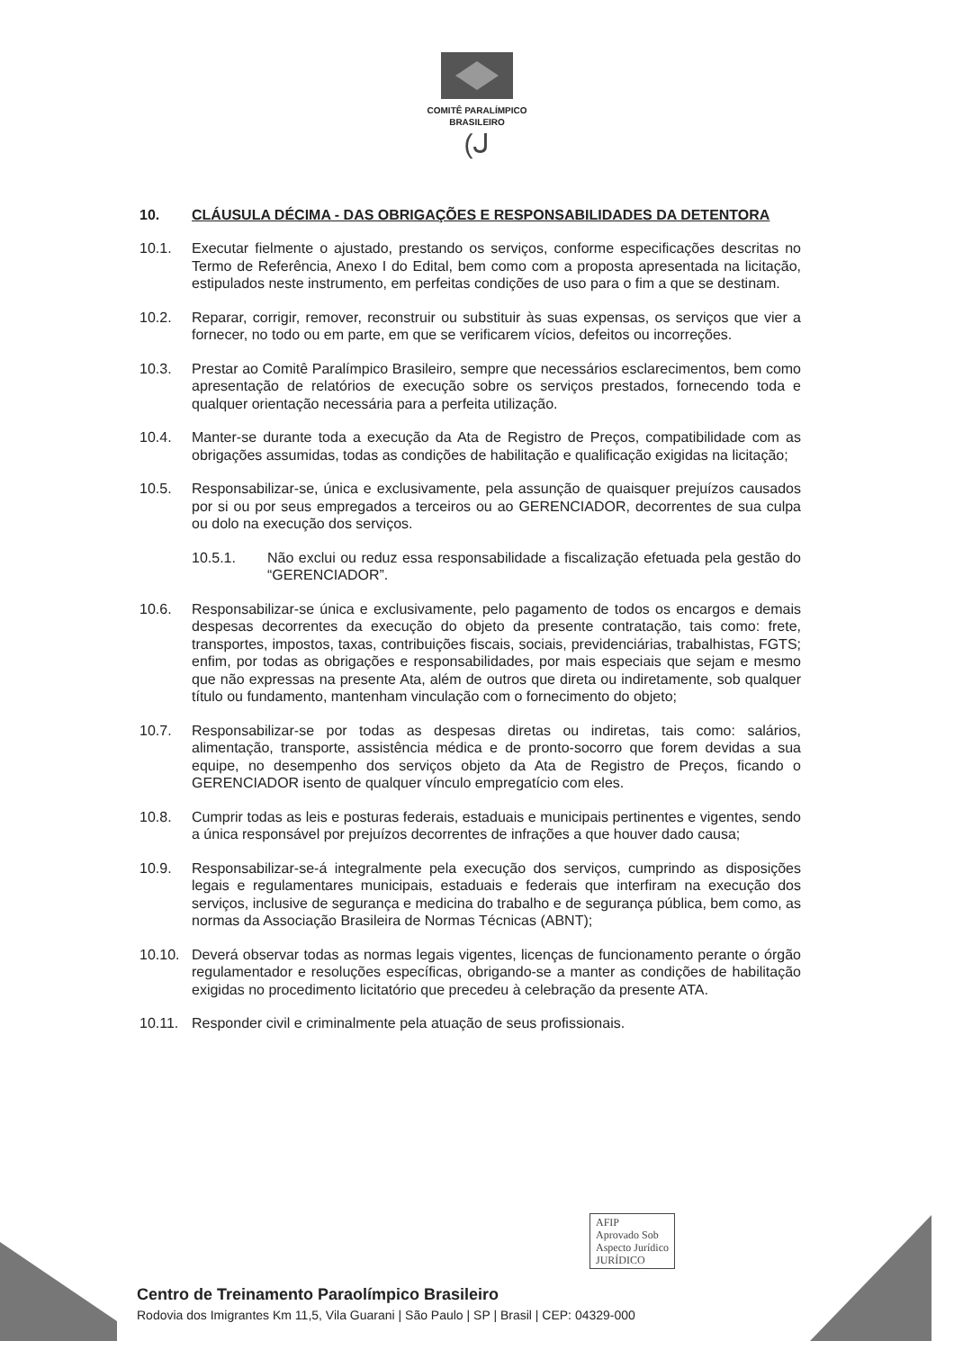COMITÊ PARALÍMPICO
BRASILEIRO
(ᒍ
10. CLÁUSULA DÉCIMA - DAS OBRIGAÇÕES E RESPONSABILIDADES DA DETENTORA
10.1. Executar fielmente o ajustado, prestando os serviços, conforme especificações descritas no Termo de Referência, Anexo I do Edital, bem como com a proposta apresentada na licitação, estipulados neste instrumento, em perfeitas condições de uso para o fim a que se destinam.
10.2. Reparar, corrigir, remover, reconstruir ou substituir às suas expensas, os serviços que vier a fornecer, no todo ou em parte, em que se verificarem vícios, defeitos ou incorreções.
10.3. Prestar ao Comitê Paralímpico Brasileiro, sempre que necessários esclarecimentos, bem como apresentação de relatórios de execução sobre os serviços prestados, fornecendo toda e qualquer orientação necessária para a perfeita utilização.
10.4. Manter-se durante toda a execução da Ata de Registro de Preços, compatibilidade com as obrigações assumidas, todas as condições de habilitação e qualificação exigidas na licitação;
10.5. Responsabilizar-se, única e exclusivamente, pela assunção de quaisquer prejuízos causados por si ou por seus empregados a terceiros ou ao GERENCIADOR, decorrentes de sua culpa ou dolo na execução dos serviços.
10.5.1. Não exclui ou reduz essa responsabilidade a fiscalização efetuada pela gestão do “GERENCIADOR”.
10.6. Responsabilizar-se única e exclusivamente, pelo pagamento de todos os encargos e demais despesas decorrentes da execução do objeto da presente contratação, tais como: frete, transportes, impostos, taxas, contribuições fiscais, sociais, previdenciárias, trabalhistas, FGTS; enfim, por todas as obrigações e responsabilidades, por mais especiais que sejam e mesmo que não expressas na presente Ata, além de outros que direta ou indiretamente, sob qualquer título ou fundamento, mantenham vinculação com o fornecimento do objeto;
10.7. Responsabilizar-se por todas as despesas diretas ou indiretas, tais como: salários, alimentação, transporte, assistência médica e de pronto-socorro que forem devidas a sua equipe, no desempenho dos serviços objeto da Ata de Registro de Preços, ficando o GERENCIADOR isento de qualquer vínculo empregatício com eles.
10.8. Cumprir todas as leis e posturas federais, estaduais e municipais pertinentes e vigentes, sendo a única responsável por prejuízos decorrentes de infrações a que houver dado causa;
10.9. Responsabilizar-se-á integralmente pela execução dos serviços, cumprindo as disposições legais e regulamentares municipais, estaduais e federais que interfiram na execução dos serviços, inclusive de segurança e medicina do trabalho e de segurança pública, bem como, as normas da Associação Brasileira de Normas Técnicas (ABNT);
10.10. Deverá observar todas as normas legais vigentes, licenças de funcionamento perante o órgão regulamentador e resoluções específicas, obrigando-se a manter as condições de habilitação exigidas no procedimento licitatório que precedeu à celebração da presente ATA.
10.11. Responder civil e criminalmente pela atuação de seus profissionais.
AFIP
Aprovado Sob
Aspecto Jurídico
JURÍDICO
Centro de Treinamento Paraolímpico Brasileiro
Rodovia dos Imigrantes Km 11,5, Vila Guarani | São Paulo | SP | Brasil | CEP: 04329-000